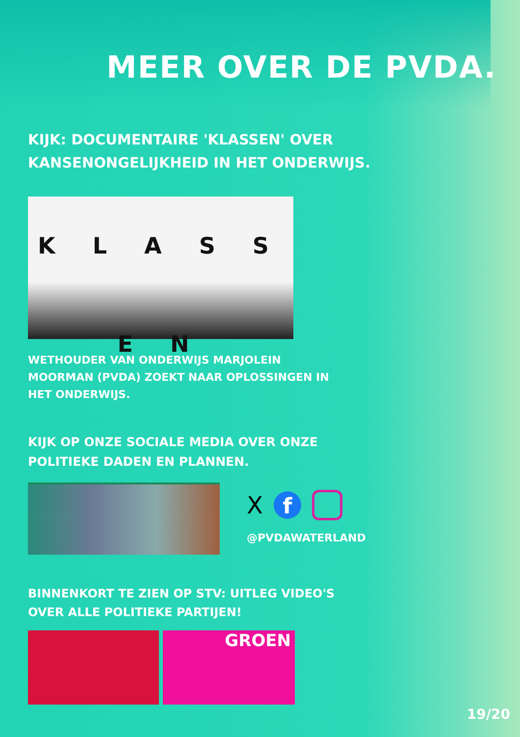MEER OVER DE PVDA.
KIJK: DOCUMENTAIRE 'KLASSEN' OVER KANSENONGELIJKHEID IN HET ONDERWIJS.
K L A S S E N
WETHOUDER VAN ONDERWIJS MARJOLEIN MOORMAN (PVDA) ZOEKT NAAR OPLOSSINGEN IN HET ONDERWIJS.
KIJK OP ONZE SOCIALE MEDIA OVER ONZE POLITIEKE DADEN EN PLANNEN.
X f
@PVDAWATERLAND
BINNENKORT TE ZIEN OP STV: UITLEG VIDEO'S OVER ALLE POLITIEKE PARTIJEN!
GROEN
19/20